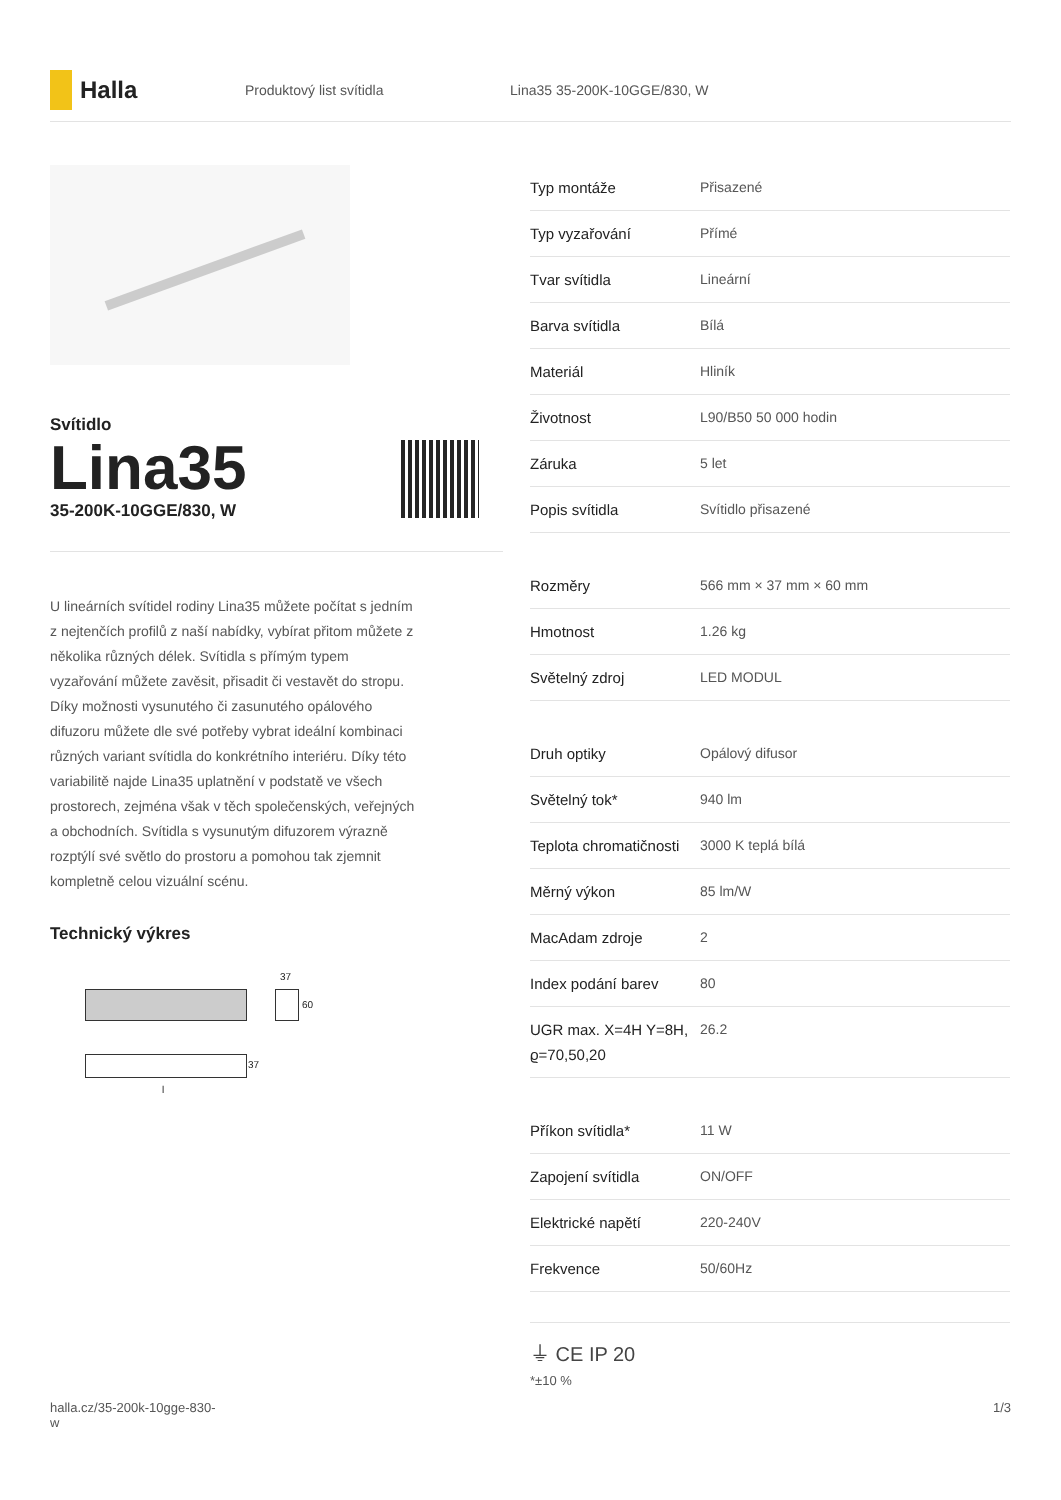Halla
Produktový list svítidla Lina35 35-200K-10GGE/830, W
Svítidlo
Lina35
35-200K-10GGE/830, W
U lineárních svítidel rodiny Lina35 můžete počítat s jedním z nejtenčích profilů z naší nabídky, vybírat přitom můžete z několika různých délek. Svítidla s přímým typem vyzařování můžete zavěsit, přisadit či vestavět do stropu. Díky možnosti vysunutého či zasunutého opálového difuzoru můžete dle své potřeby vybrat ideální kombinaci různých variant svítidla do konkrétního interiéru. Díky této variabilitě najde Lina35 uplatnění v podstatě ve všech prostorech, zejména však v těch společenských, veřejných a obchodních. Svítidla s vysunutým difuzorem výrazně rozptýlí své světlo do prostoru a pomohou tak zjemnit kompletně celou vizuální scénu.
Technický výkres
37
60
37
l
| Typ montáže | Přisazené |
| Typ vyzařování | Přímé |
| Tvar svítidla | Lineární |
| Barva svítidla | Bílá |
| Materiál | Hliník |
| Životnost | L90/B50 50 000 hodin |
| Záruka | 5 let |
| Popis svítidla | Svítidlo přisazené |
| Rozměry | 566 mm × 37 mm × 60 mm |
| Hmotnost | 1.26 kg |
| Světelný zdroj | LED MODUL |
| Druh optiky | Opálový difusor |
| Světelný tok* | 940 lm |
| Teplota chromatičnosti | 3000 K teplá bílá |
| Měrný výkon | 85 lm/W |
| MacAdam zdroje | 2 |
| Index podání barev | 80 |
| UGR max. X=4H Y=8H, ϱ=70,50,20 | 26.2 |
| Příkon svítidla* | 11 W |
| Zapojení svítidla | ON/OFF |
| Elektrické napětí | 220-240V |
| Frekvence | 50/60Hz |
⏚ CE IP 20
*±10 %
halla.cz/35-200k-10gge-830-
w 1/3